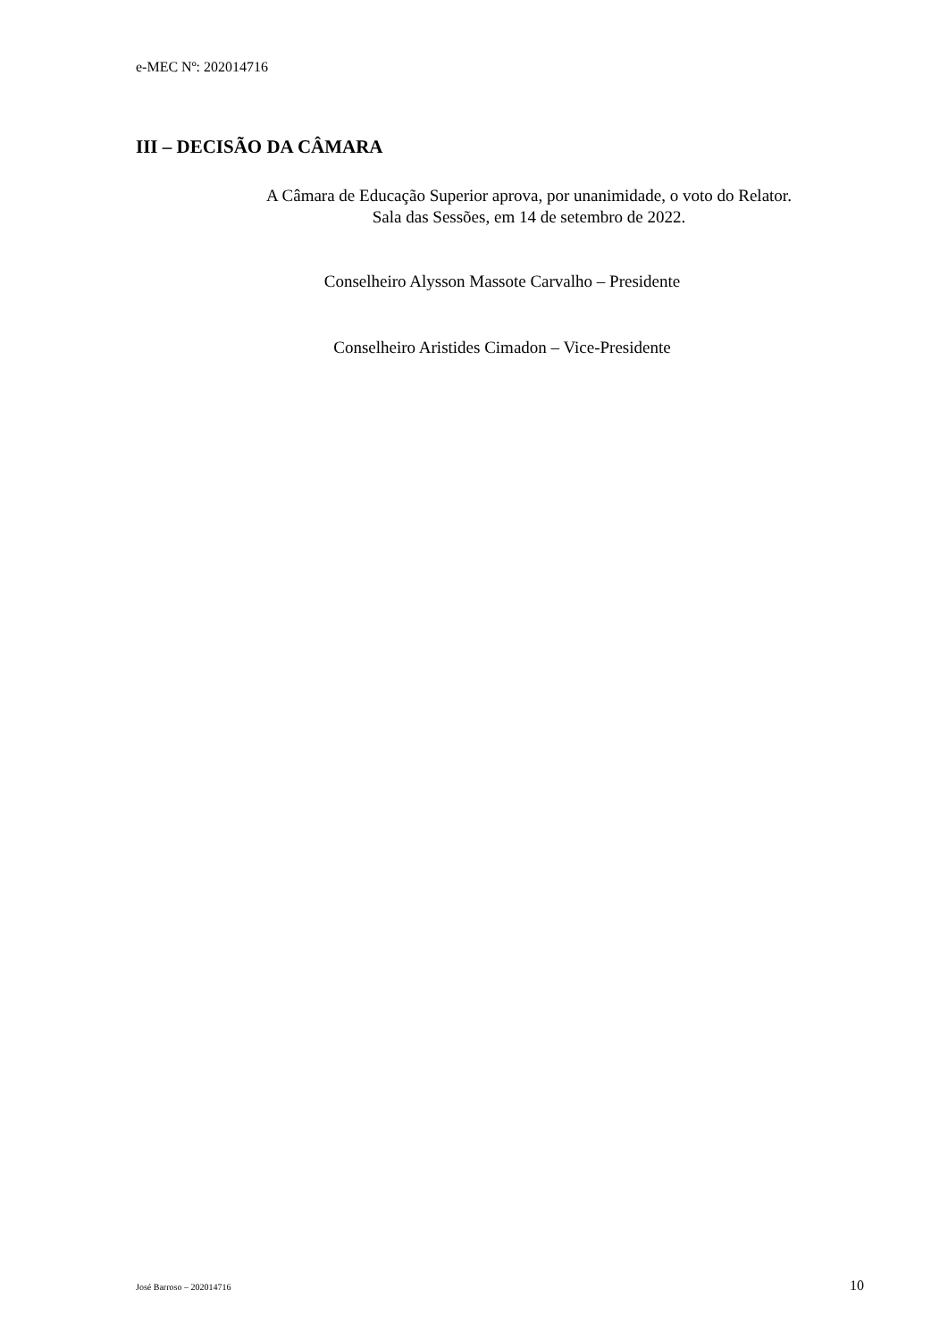e-MEC Nº: 202014716
III – DECISÃO DA CÂMARA
A Câmara de Educação Superior aprova, por unanimidade, o voto do Relator.
Sala das Sessões, em 14 de setembro de 2022.
Conselheiro Alysson Massote Carvalho – Presidente
Conselheiro Aristides Cimadon – Vice-Presidente
José Barroso – 202014716 10